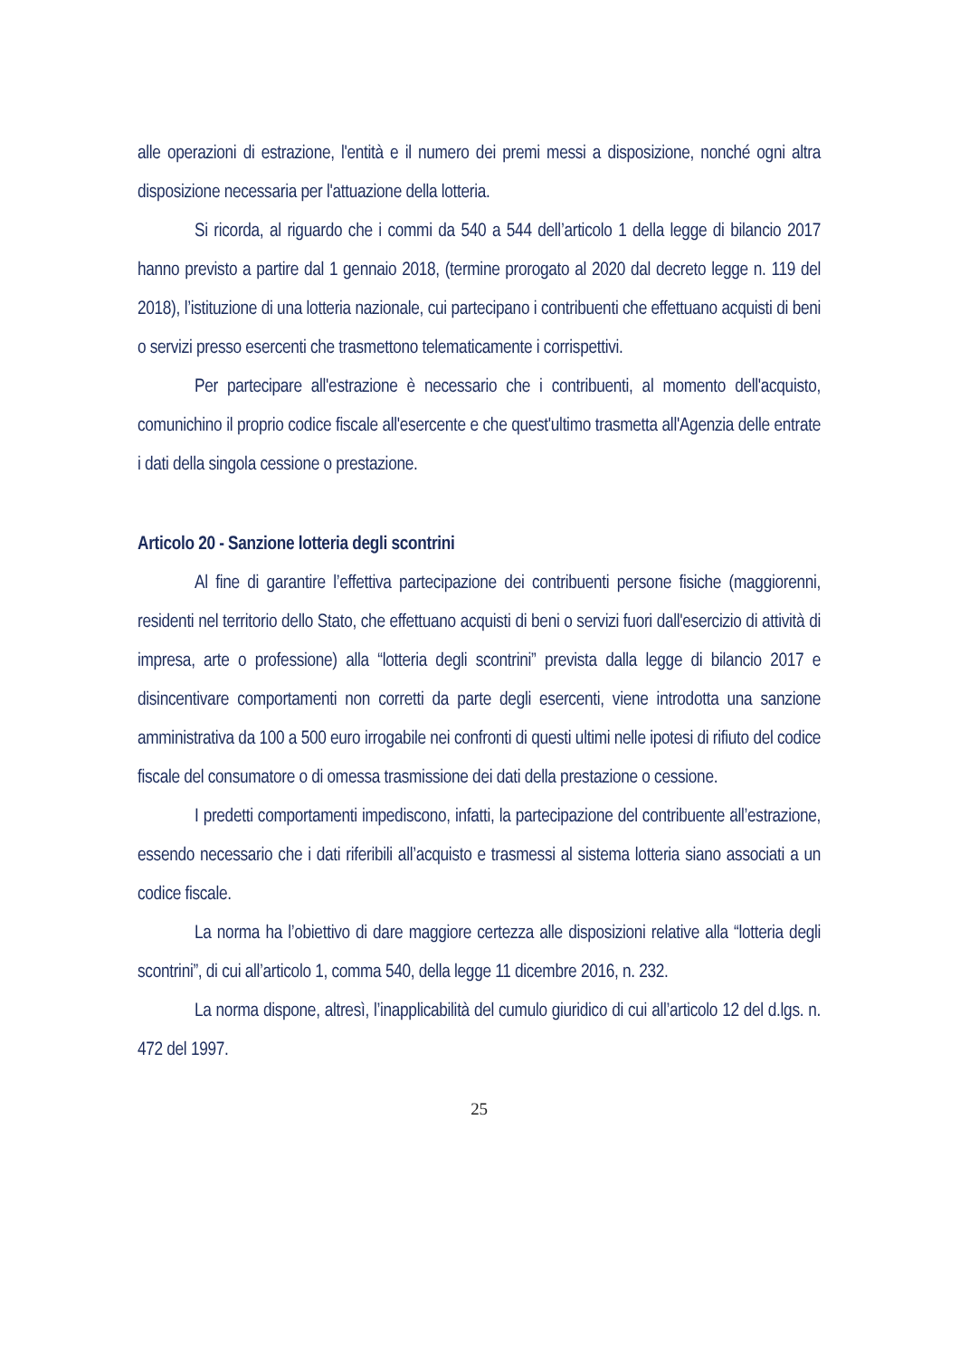alle operazioni di estrazione, l'entità e il numero dei premi messi a disposizione, nonché ogni altra disposizione necessaria per l'attuazione della lotteria.
Si ricorda, al riguardo che i commi da 540 a 544 dell’articolo 1 della legge di bilancio 2017 hanno previsto a partire dal 1 gennaio 2018, (termine prorogato al 2020 dal decreto legge n. 119 del 2018), l’istituzione di una lotteria nazionale, cui partecipano i contribuenti che effettuano acquisti di beni o servizi presso esercenti che trasmettono telematicamente i corrispettivi.
Per partecipare all'estrazione è necessario che i contribuenti, al momento dell'acquisto, comunichino il proprio codice fiscale all'esercente e che quest'ultimo trasmetta all'Agenzia delle entrate i dati della singola cessione o prestazione.
Articolo 20 - Sanzione lotteria degli scontrini
Al fine di garantire l’effettiva partecipazione dei contribuenti persone fisiche (maggiorenni, residenti nel territorio dello Stato, che effettuano acquisti di beni o servizi fuori dall'esercizio di attività di impresa, arte o professione) alla “lotteria degli scontrini” prevista dalla legge di bilancio 2017 e disincentivare comportamenti non corretti da parte degli esercenti, viene introdotta una sanzione amministrativa da 100 a 500 euro irrogabile nei confronti di questi ultimi nelle ipotesi di rifiuto del codice fiscale del consumatore o di omessa trasmissione dei dati della prestazione o cessione.
I predetti comportamenti impediscono, infatti, la partecipazione del contribuente all’estrazione, essendo necessario che i dati riferibili all’acquisto e trasmessi al sistema lotteria siano associati a un codice fiscale.
La norma ha l’obiettivo di dare maggiore certezza alle disposizioni relative alla “lotteria degli scontrini”, di cui all’articolo 1, comma 540, della legge 11 dicembre 2016, n. 232.
La norma dispone, altresì, l’inapplicabilità del cumulo giuridico di cui all’articolo 12 del d.lgs. n. 472 del 1997.
25